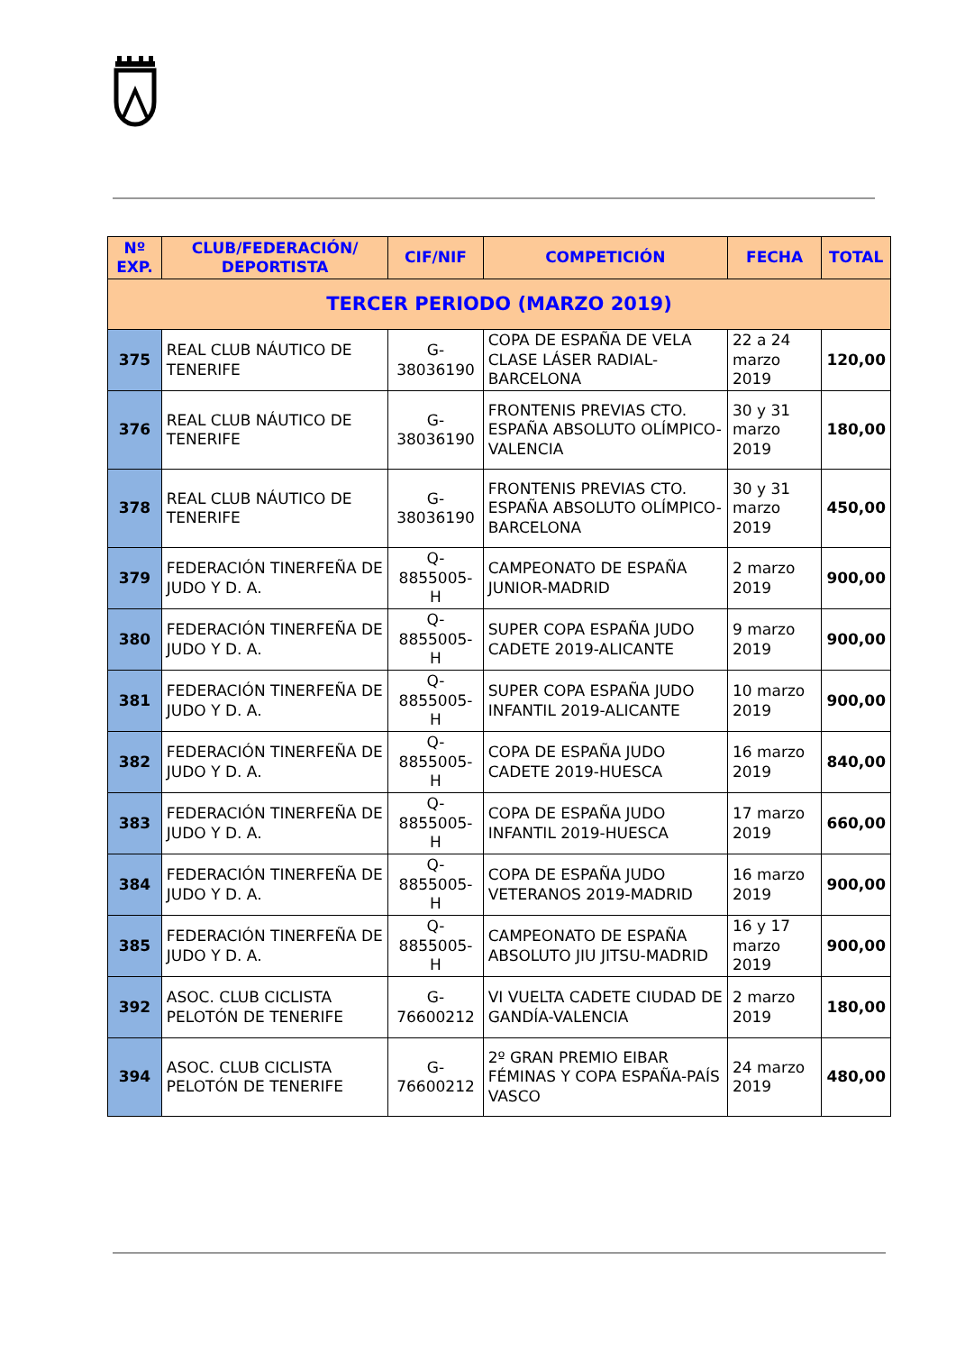| Nº EXP. | CLUB/FEDERACIÓN/ DEPORTISTA | CIF/NIF | COMPETICIÓN | FECHA | TOTAL |
| --- | --- | --- | --- | --- | --- |
| TERCER PERIODO (MARZO 2019) | | | | | |
| 375 | REAL CLUB NÁUTICO DE TENERIFE | G-38036190 | COPA DE ESPAÑA DE VELA CLASE LÁSER RADIAL-BARCELONA | 22 a 24 marzo 2019 | 120,00 |
| 376 | REAL CLUB NÁUTICO DE TENERIFE | G-38036190 | FRONTENIS PREVIAS CTO. ESPAÑA ABSOLUTO OLÍMPICO-VALENCIA | 30 y 31 marzo 2019 | 180,00 |
| 378 | REAL CLUB NÁUTICO DE TENERIFE | G-38036190 | FRONTENIS PREVIAS CTO. ESPAÑA ABSOLUTO OLÍMPICO-BARCELONA | 30 y 31 marzo 2019 | 450,00 |
| 379 | FEDERACIÓN TINERFEÑA DE JUDO Y D. A. | Q-8855005-H | CAMPEONATO DE ESPAÑA JUNIOR-MADRID | 2 marzo 2019 | 900,00 |
| 380 | FEDERACIÓN TINERFEÑA DE JUDO Y D. A. | Q-8855005-H | SUPER COPA ESPAÑA JUDO CADETE 2019-ALICANTE | 9 marzo 2019 | 900,00 |
| 381 | FEDERACIÓN TINERFEÑA DE JUDO Y D. A. | Q-8855005-H | SUPER COPA ESPAÑA JUDO INFANTIL 2019-ALICANTE | 10 marzo 2019 | 900,00 |
| 382 | FEDERACIÓN TINERFEÑA DE JUDO Y D. A. | Q-8855005-H | COPA DE ESPAÑA JUDO CADETE 2019-HUESCA | 16 marzo 2019 | 840,00 |
| 383 | FEDERACIÓN TINERFEÑA DE JUDO Y D. A. | Q-8855005-H | COPA DE ESPAÑA JUDO INFANTIL 2019-HUESCA | 17 marzo 2019 | 660,00 |
| 384 | FEDERACIÓN TINERFEÑA DE JUDO Y D. A. | Q-8855005-H | COPA DE ESPAÑA JUDO VETERANOS 2019-MADRID | 16 marzo 2019 | 900,00 |
| 385 | FEDERACIÓN TINERFEÑA DE JUDO Y D. A. | Q-8855005-H | CAMPEONATO DE ESPAÑA ABSOLUTO JIU JITSU-MADRID | 16 y 17 marzo 2019 | 900,00 |
| 392 | ASOC. CLUB CICLISTA PELOTÓN DE TENERIFE | G-76600212 | VI VUELTA CADETE CIUDAD DE GANDÍA-VALENCIA | 2 marzo 2019 | 180,00 |
| 394 | ASOC. CLUB CICLISTA PELOTÓN DE TENERIFE | G-76600212 | 2º GRAN PREMIO EIBAR FÉMINAS Y COPA ESPAÑA-PAÍS VASCO | 24 marzo 2019 | 480,00 |